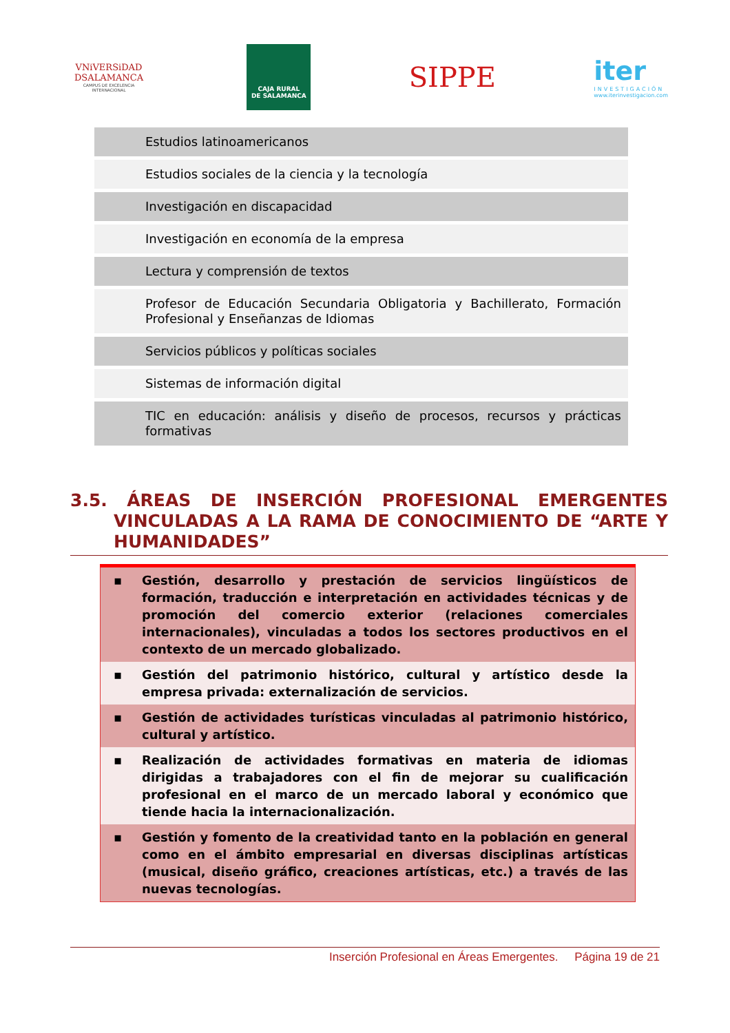VNiVERSiDAD
DSALAMANCA
CAMPUS DE EXCELENCIA INTERNACIONAL
CAJA RURAL
DE SALAMANCA
SIPPE
iter
INVESTIGACIÓN
www.iterinvestigacion.com
| Estudios latinoamericanos |
| Estudios sociales de la ciencia y la tecnología |
| Investigación en discapacidad |
| Investigación en economía de la empresa |
| Lectura y comprensión de textos |
| Profesor de Educación Secundaria Obligatoria y Bachillerato, Formación Profesional y Enseñanzas de Idiomas |
| Servicios públicos y políticas sociales |
| Sistemas de información digital |
| TIC en educación: análisis y diseño de procesos, recursos y prácticas formativas |
3.5. ÁREAS DE INSERCIÓN PROFESIONAL EMERGENTES VINCULADAS A LA RAMA DE CONOCIMIENTO DE “ARTE Y HUMANIDADES”
| ▪ | Gestión, desarrollo y prestación de servicios lingüísticos de formación, traducción e interpretación en actividades técnicas y de promoción del comercio exterior (relaciones comerciales internacionales), vinculadas a todos los sectores productivos en el contexto de un mercado globalizado. |
| ▪ | Gestión del patrimonio histórico, cultural y artístico desde la empresa privada: externalización de servicios. |
| ▪ | Gestión de actividades turísticas vinculadas al patrimonio histórico, cultural y artístico. |
| ▪ | Realización de actividades formativas en materia de idiomas dirigidas a trabajadores con el fin de mejorar su cualificación profesional en el marco de un mercado laboral y económico que tiende hacia la internacionalización. |
| ▪ | Gestión y fomento de la creatividad tanto en la población en general como en el ámbito empresarial en diversas disciplinas artísticas (musical, diseño gráfico, creaciones artísticas, etc.) a través de las nuevas tecnologías. |
Inserción Profesional en Áreas Emergentes. Página 19 de 21